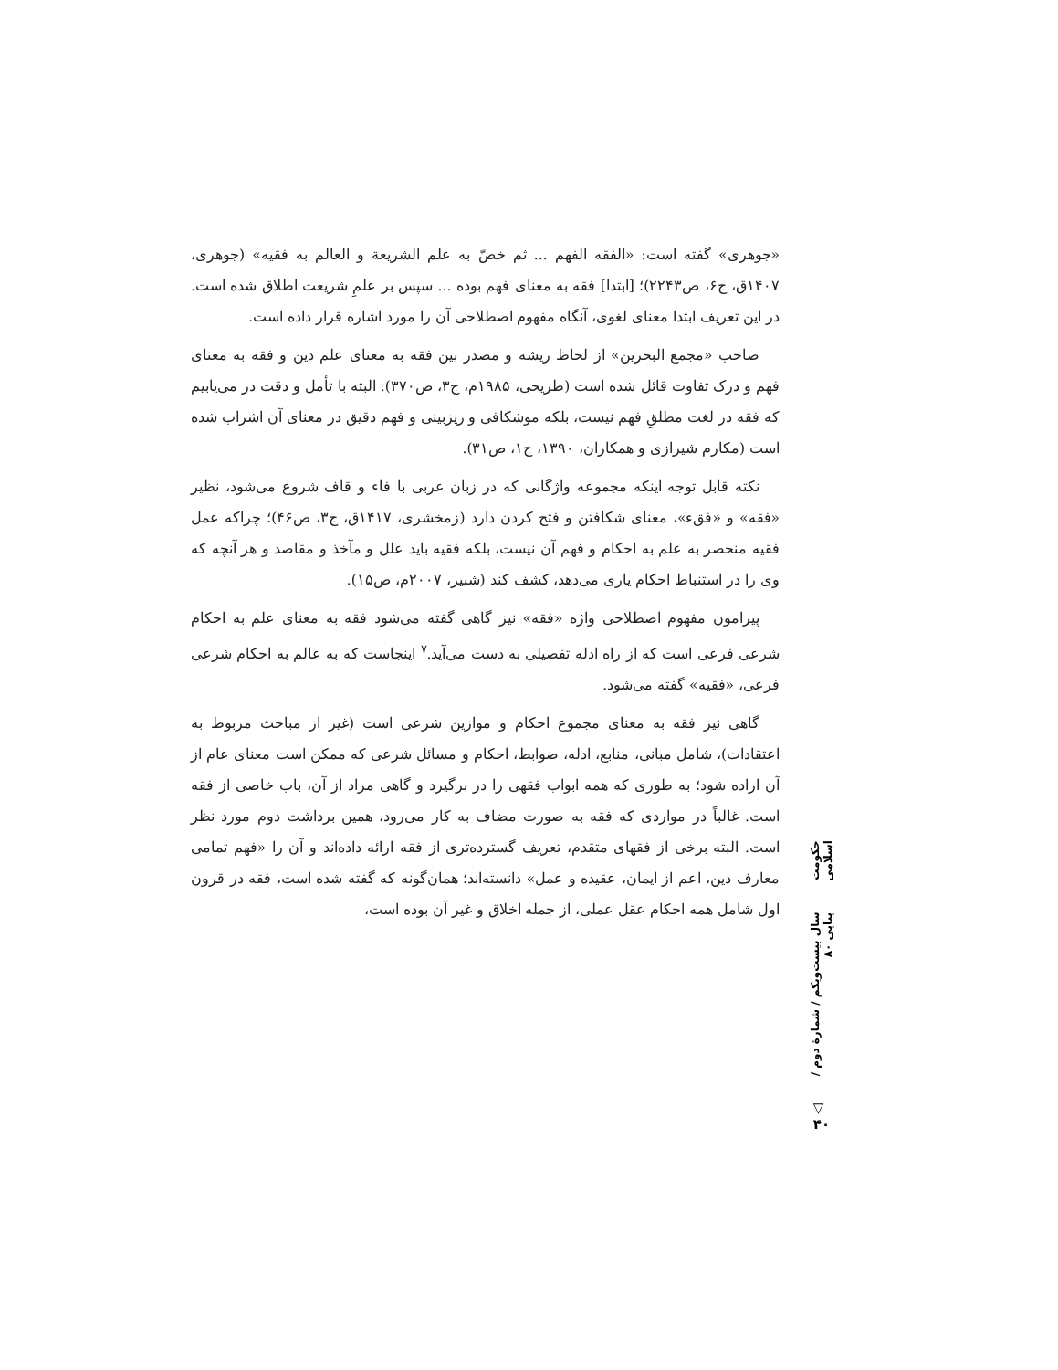«جوهری» گفته است: «الفقه الفهم ... ثم خصّ به علم الشریعة و العالم به فقیه» (جوهری، ۱۴۰۷ق، ج۶، ص۲۲۴۳)؛ [ابتدا] فقه به معنای فهم بوده ... سپس بر علمِ شریعت اطلاق شده است. در این تعریف ابتدا معنای لغوی، آنگاه مفهوم اصطلاحی آن را مورد اشاره قرار داده است.
صاحب «مجمع البحرین» از لحاظ ریشه و مصدر بین فقه به معنای علم دین و فقه به معنای فهم و درک تفاوت قائل شده است (طریحی، ۱۹۸۵م، ج۳، ص۳۷۰). البته با تأمل و دقت در می‌یابیم که فقه در لغت مطلقِ فهم نیست، بلکه موشکافی و ریزبینی و فهم دقیق در معنای آن اشراب شده است (مکارم شیرازی و همکاران، ۱۳۹۰، ج۱، ص۳۱).
نکته قابل توجه اینکه مجموعه واژگانی که در زبان عربی با فاء و قاف شروع می‌شود، نظیر «فقه» و «فقء»، معنای شکافتن و فتح کردن دارد (زمخشری، ۱۴۱۷ق، ج۳، ص۴۶)؛ چراکه عمل فقیه منحصر به علم به احکام و فهم آن نیست، بلکه فقیه باید علل و مآخذ و مقاصد و هر آنچه که وی را در استنباط احکام یاری می‌دهد، کشف کند (شبیر، ۲۰۰۷م، ص۱۵).
پیرامون مفهوم اصطلاحی واژه «فقه» نیز گاهی گفته می‌شود فقه به معنای علم به احکام شرعی فرعی است که از راه ادله تفصیلی به دست می‌آید.<sup>۷</sup> اینجاست که به عالم به احکام شرعی فرعی، «فقیه» گفته می‌شود.
گاهی نیز فقه به معنای مجموع احکام و موازین شرعی است (غیر از مباحث مربوط به اعتقادات)، شامل مبانی، منابع، ادله، ضوابط، احکام و مسائل شرعی که ممکن است معنای عام از آن اراده شود؛ به طوری که همه ابواب فقهی را در برگیرد و گاهی مراد از آن، باب خاصی از فقه است. غالباً در مواردی که فقه به صورت مضاف به کار می‌رود، همین برداشت دوم مورد نظر است. البته برخی از فقهای متقدم، تعریف گسترده‌تری از فقه ارائه داده‌اند و آن را «فهم تمامی معارف دین، اعم از ایمان، عقیده و عمل» دانسته‌اند؛ همان‌گونه که گفته شده است، فقه در قرون اول شامل همه احکام عقل عملی، از جمله اخلاق و غیر آن بوده است،
حکومت اسلامی
سال بیست‌ویکم / شمارهٔ دوم / پیاپی ۸۰
▽
۴۰